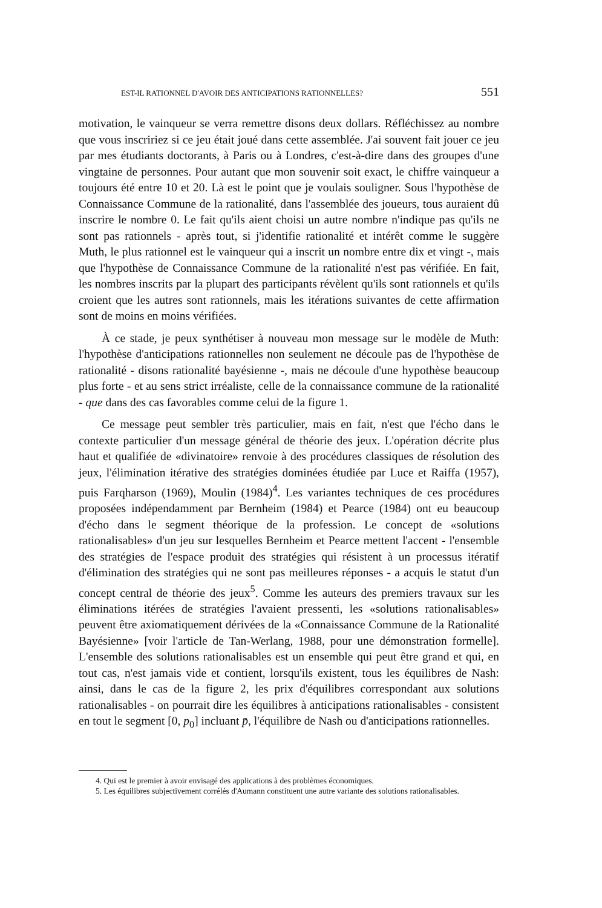EST-IL RATIONNEL D'AVOIR DES ANTICIPATIONS RATIONNELLES? 551
motivation, le vainqueur se verra remettre disons deux dollars. Réfléchissez au nombre que vous inscririez si ce jeu était joué dans cette assemblée. J'ai souvent fait jouer ce jeu par mes étudiants doctorants, à Paris ou à Londres, c'est-à-dire dans des groupes d'une vingtaine de personnes. Pour autant que mon souvenir soit exact, le chiffre vainqueur a toujours été entre 10 et 20. Là est le point que je voulais souligner. Sous l'hypothèse de Connaissance Commune de la rationalité, dans l'assemblée des joueurs, tous auraient dû inscrire le nombre 0. Le fait qu'ils aient choisi un autre nombre n'indique pas qu'ils ne sont pas rationnels - après tout, si j'identifie rationalité et intérêt comme le suggère Muth, le plus rationnel est le vainqueur qui a inscrit un nombre entre dix et vingt -, mais que l'hypothèse de Connaissance Commune de la rationalité n'est pas vérifiée. En fait, les nombres inscrits par la plupart des participants révèlent qu'ils sont rationnels et qu'ils croient que les autres sont rationnels, mais les itérations suivantes de cette affirmation sont de moins en moins vérifiées.
À ce stade, je peux synthétiser à nouveau mon message sur le modèle de Muth: l'hypothèse d'anticipations rationnelles non seulement ne découle pas de l'hypothèse de rationalité - disons rationalité bayésienne -, mais ne découle d'une hypothèse beaucoup plus forte - et au sens strict irréaliste, celle de la connaissance commune de la rationalité - que dans des cas favorables comme celui de la figure 1.
Ce message peut sembler très particulier, mais en fait, n'est que l'écho dans le contexte particulier d'un message général de théorie des jeux. L'opération décrite plus haut et qualifiée de «divinatoire» renvoie à des procédures classiques de résolution des jeux, l'élimination itérative des stratégies dominées étudiée par Luce et Raiffa (1957), puis Farqharson (1969), Moulin (1984)<sup>4</sup>. Les variantes techniques de ces procédures proposées indépendamment par Bernheim (1984) et Pearce (1984) ont eu beaucoup d'écho dans le segment théorique de la profession. Le concept de «solutions rationalisables» d'un jeu sur lesquelles Bernheim et Pearce mettent l'accent - l'ensemble des stratégies de l'espace produit des stratégies qui résistent à un processus itératif d'élimination des stratégies qui ne sont pas meilleures réponses - a acquis le statut d'un concept central de théorie des jeux<sup>5</sup>. Comme les auteurs des premiers travaux sur les éliminations itérées de stratégies l'avaient pressenti, les «solutions rationalisables» peuvent être axiomatiquement dérivées de la «Connaissance Commune de la Rationalité Bayésienne» [voir l'article de Tan-Werlang, 1988, pour une démonstration formelle]. L'ensemble des solutions rationalisables est un ensemble qui peut être grand et qui, en tout cas, n'est jamais vide et contient, lorsqu'ils existent, tous les équilibres de Nash: ainsi, dans le cas de la figure 2, les prix d'équilibres correspondant aux solutions rationalisables - on pourrait dire les équilibres à anticipations rationalisables - consistent en tout le segment [0, p<sub>0</sub>] incluant p̄, l'équilibre de Nash ou d'anticipations rationnelles.
4. Qui est le premier à avoir envisagé des applications à des problèmes économiques.
5. Les équilibres subjectivement corrélés d'Aumann constituent une autre variante des solutions rationalisables.